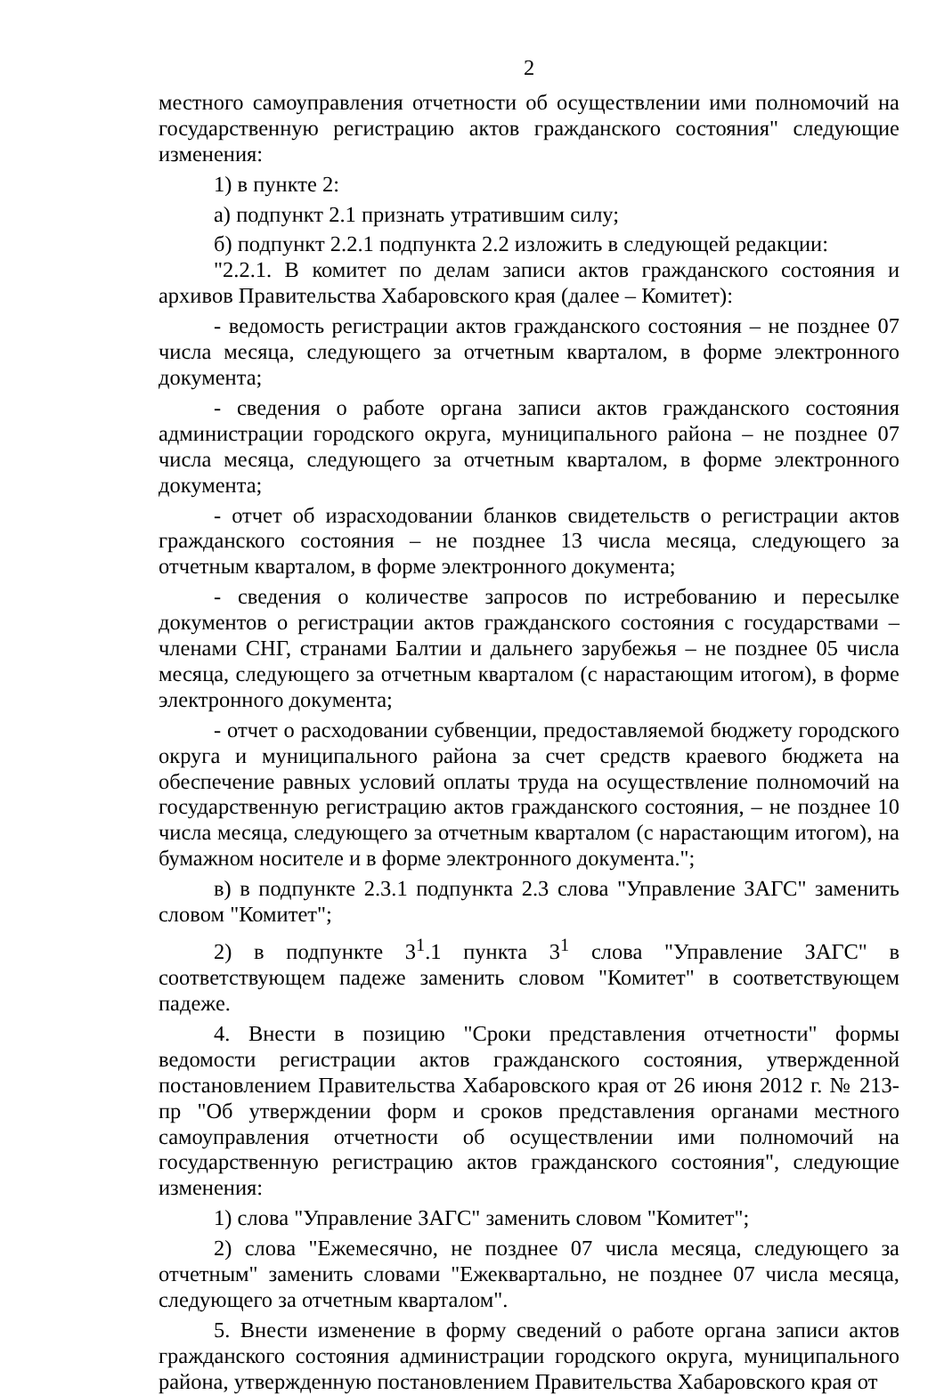2
местного самоуправления отчетности об осуществлении ими полномочий на государственную регистрацию актов гражданского состояния" следующие изменения:
1) в пункте 2:
а) подпункт 2.1 признать утратившим силу;
б) подпункт 2.2.1 подпункта 2.2 изложить в следующей редакции:
"2.2.1. В комитет по делам записи актов гражданского состояния и архивов Правительства Хабаровского края (далее – Комитет):
- ведомость регистрации актов гражданского состояния – не позднее 07 числа месяца, следующего за отчетным кварталом, в форме электронного документа;
- сведения о работе органа записи актов гражданского состояния администрации городского округа, муниципального района – не позднее 07 числа месяца, следующего за отчетным кварталом, в форме электронного документа;
- отчет об израсходовании бланков свидетельств о регистрации актов гражданского состояния – не позднее 13 числа месяца, следующего за отчетным кварталом, в форме электронного документа;
- сведения о количестве запросов по истребованию и пересылке документов о регистрации актов гражданского состояния с государствами – членами СНГ, странами Балтии и дальнего зарубежья – не позднее 05 числа месяца, следующего за отчетным кварталом (с нарастающим итогом), в форме электронного документа;
- отчет о расходовании субвенции, предоставляемой бюджету городского округа и муниципального района за счет средств краевого бюджета на обеспечение равных условий оплаты труда на осуществление полномочий на государственную регистрацию актов гражданского состояния, – не позднее 10 числа месяца, следующего за отчетным кварталом (с нарастающим итогом), на бумажном носителе и в форме электронного документа.";
в) в подпункте 2.3.1 подпункта 2.3 слова "Управление ЗАГС" заменить словом "Комитет";
2) в подпункте 3<sup>1</sup>.1 пункта 3<sup>1</sup> слова "Управление ЗАГС" в соответствующем падеже заменить словом "Комитет" в соответствующем падеже.
4. Внести в позицию "Сроки представления отчетности" формы ведомости регистрации актов гражданского состояния, утвержденной постановлением Правительства Хабаровского края от 26 июня 2012 г. № 213-пр "Об утверждении форм и сроков представления органами местного самоуправления отчетности об осуществлении ими полномочий на государственную регистрацию актов гражданского состояния", следующие изменения:
1) слова "Управление ЗАГС" заменить словом "Комитет";
2) слова "Ежемесячно, не позднее 07 числа месяца, следующего за отчетным" заменить словами "Ежеквартально, не позднее 07 числа месяца, следующего за отчетным кварталом".
5. Внести изменение в форму сведений о работе органа записи актов гражданского состояния администрации городского округа, муниципального района, утвержденную постановлением Правительства Хабаровского края от